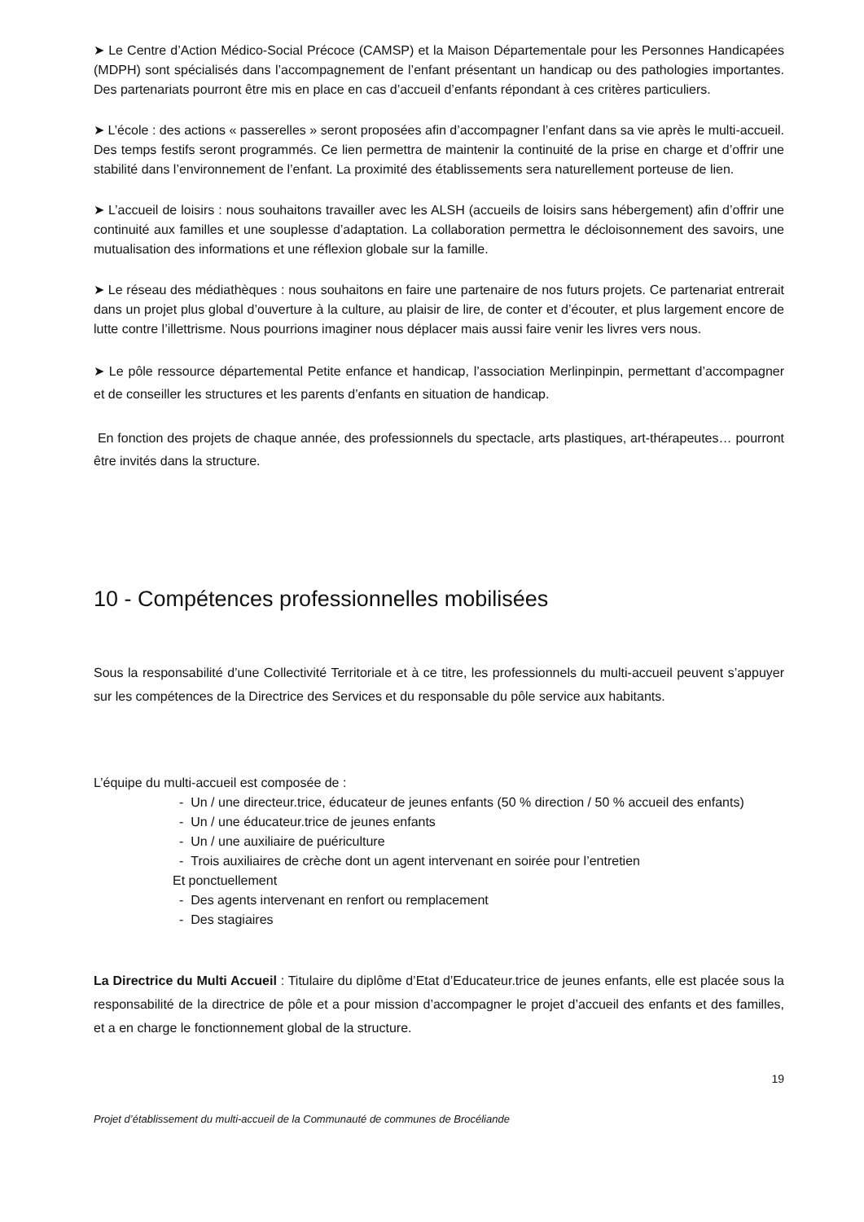➤ Le Centre d’Action Médico-Social Précoce (CAMSP) et la Maison Départementale pour les Personnes Handicapées (MDPH) sont spécialisés dans l’accompagnement de l’enfant présentant un handicap ou des pathologies importantes. Des partenariats pourront être mis en place en cas d’accueil d’enfants répondant à ces critères particuliers.
➤ L’école : des actions « passerelles » seront proposées afin d’accompagner l’enfant dans sa vie après le multi-accueil. Des temps festifs seront programmés. Ce lien permettra de maintenir la continuité de la prise en charge et d’offrir une stabilité dans l’environnement de l’enfant. La proximité des établissements sera naturellement porteuse de lien.
➤ L’accueil de loisirs : nous souhaitons travailler avec les ALSH (accueils de loisirs sans hébergement) afin d’offrir une continuité aux familles et une souplesse d’adaptation. La collaboration permettra le décloisonnement des savoirs, une mutualisation des informations et une réflexion globale sur la famille.
➤ Le réseau des médiathèques : nous souhaitons en faire une partenaire de nos futurs projets. Ce partenariat entrerait dans un projet plus global d’ouverture à la culture, au plaisir de lire, de conter et d’écouter, et plus largement encore de lutte contre l’illettrisme. Nous pourrions imaginer nous déplacer mais aussi faire venir les livres vers nous.
➤ Le pôle ressource départemental Petite enfance et handicap, l’association Merlinpinpin, permettant d’accompagner et de conseiller les structures et les parents d’enfants en situation de handicap.
En fonction des projets de chaque année, des professionnels du spectacle, arts plastiques, art-thérapeutes… pourront être invités dans la structure.
10 - Compétences professionnelles mobilisées
Sous la responsabilité d’une Collectivité Territoriale et à ce titre, les professionnels du multi-accueil peuvent s’appuyer sur les compétences de la Directrice des Services et du responsable du pôle service aux habitants.
L’équipe du multi-accueil est composée de :
- Un / une directeur.trice, éducateur de jeunes enfants (50 % direction / 50 % accueil des enfants)
- Un / une éducateur.trice de jeunes enfants
- Un / une auxiliaire de puériculture
- Trois auxiliaires de crèche dont un agent intervenant en soirée pour l’entretien
Et ponctuellement
- Des agents intervenant en renfort ou remplacement
- Des stagiaires
La Directrice du Multi Accueil : Titulaire du diplôme d’Etat d’Educateur.trice de jeunes enfants, elle est placée sous la responsabilité de la directrice de pôle et a pour mission d’accompagner le projet d’accueil des enfants et des familles, et a en charge le fonctionnement global de la structure.
19
Projet d’établissement du multi-accueil de la Communauté de communes de Brocéliande